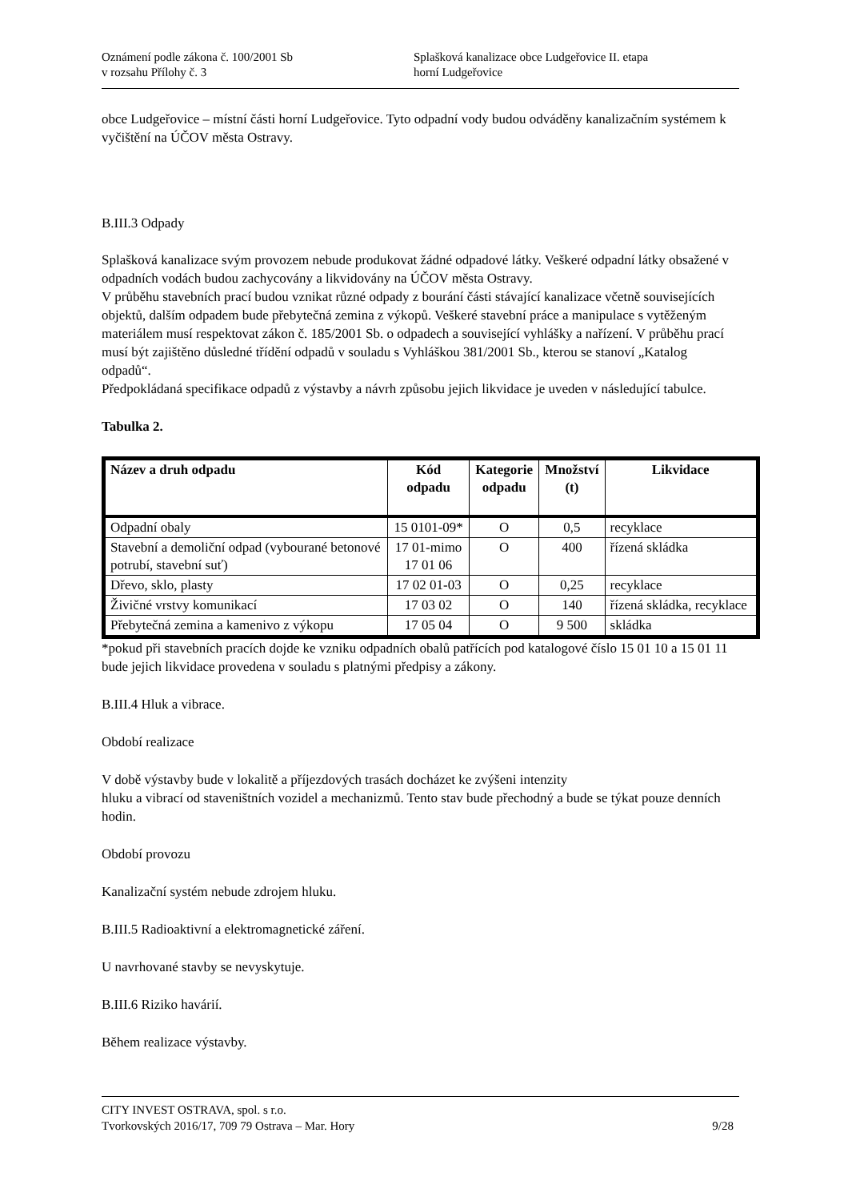Oznámení podle zákona č. 100/2001 Sb
v rozsahu Přílohy č. 3
Splašková kanalizace obce Ludgeřovice II. etapa
horní Ludgeřovice
obce Ludgeřovice – místní části horní Ludgeřovice. Tyto odpadní vody budou odváděny kanalizačním systémem k vyčištění na ÚČOV města Ostravy.
B.III.3 Odpady
Splašková kanalizace svým provozem nebude produkovat žádné odpadové látky. Veškeré odpadní látky obsažené v odpadních vodách budou zachycovány a likvidovány na ÚČOV města Ostravy.
V průběhu stavebních prací budou vznikat různé odpady z bourání části stávající kanalizace včetně souvisejících objektů, dalším odpadem bude přebytečná zemina z výkopů. Veškeré stavební práce a manipulace s vytěženým materiálem musí respektovat zákon č. 185/2001 Sb. o odpadech a související vyhlášky a nařízení. V průběhu prací musí být zajištěno důsledné třídění odpadů v souladu s Vyhláškou 381/2001 Sb., kterou se stanoví „Katalog odpadů“.
Předpokládaná specifikace odpadů z výstavby a návrh způsobu jejich likvidace je uveden v následující tabulce.
Tabulka 2.
| Název a druh odpadu | Kód odpadu | Kategorie odpadu | Množství (t) | Likvidace |
| --- | --- | --- | --- | --- |
| Odpadní obaly | 15 0101-09* | O | 0,5 | recyklace |
| Stavební a demoliční odpad (vybourané betonové potrubí, stavební suť) | 17 01-mimo 17 01 06 | O | 400 | řízená skládka |
| Dřevo, sklo, plasty | 17 02 01-03 | O | 0,25 | recyklace |
| Živičné vrstvy komunikací | 17 03 02 | O | 140 | řízená skládka, recyklace |
| Přebytečná zemina a kamenivo z výkopu | 17 05 04 | O | 9 500 | skládka |
*pokud při stavebních pracích dojde ke vzniku odpadních obalů patřících pod katalogové číslo 15 01 10 a 15 01 11 bude jejich likvidace provedena v souladu s platnými předpisy a zákony.
B.III.4 Hluk a vibrace.
Období realizace
V době výstavby bude v lokalitě a příjezdových trasách docházet ke zvýšeni intenzity
hluku a vibrací od staveništních vozidel a mechanizmů. Tento stav bude přechodný a bude se týkat pouze denních hodin.
Období provozu
Kanalizační systém nebude zdrojem hluku.
B.III.5 Radioaktivní a elektromagnetické záření.
U navrhované stavby se nevyskytuje.
B.III.6 Riziko havárií.
Během realizace výstavby.
CITY INVEST OSTRAVA, spol. s r.o.
Tvorkovských 2016/17, 709 79 Ostrava – Mar. Hory 9/28